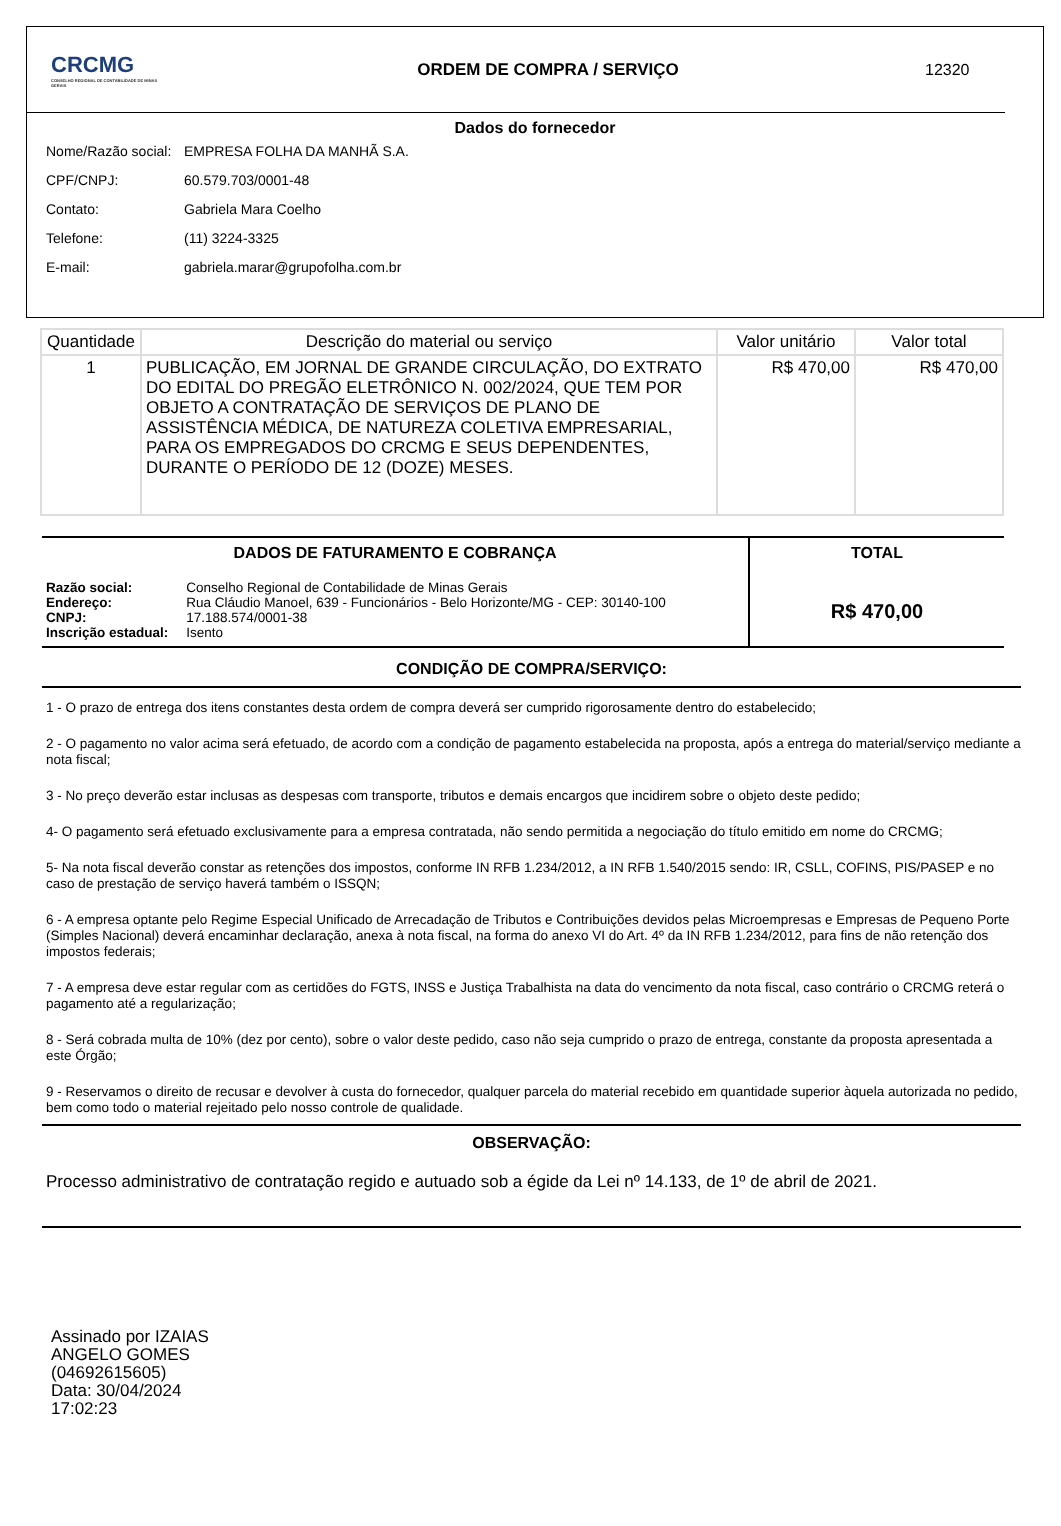CRCMG
CONSELHO REGIONAL DE CONTABILIDADE DE MINAS GERAIS
ORDEM DE COMPRA / SERVIÇO 12320
Dados do fornecedor
Nome/Razão social: EMPRESA FOLHA DA MANHÃ S.A.
CPF/CNPJ: 60.579.703/0001-48
Contato: Gabriela Mara Coelho
Telefone: (11) 3224-3325
E-mail: gabriela.marar@grupofolha.com.br
| Quantidade | Descrição do material ou serviço | Valor unitário | Valor total |
| --- | --- | --- | --- |
| 1 | PUBLICAÇÃO, EM JORNAL DE GRANDE CIRCULAÇÃO, DO EXTRATO DO EDITAL DO PREGÃO ELETRÔNICO N. 002/2024, QUE TEM POR OBJETO A CONTRATAÇÃO DE SERVIÇOS DE PLANO DE ASSISTÊNCIA MÉDICA, DE NATUREZA COLETIVA EMPRESARIAL, PARA OS EMPREGADOS DO CRCMG E SEUS DEPENDENTES, DURANTE O PERÍODO DE 12 (DOZE) MESES. | R$ 470,00 | R$ 470,00 |
DADOS DE FATURAMENTO E COBRANÇA
| Razão social: | Conselho Regional de Contabilidade de Minas Gerais |
| Endereço: | Rua Cláudio Manoel, 639 - Funcionários - Belo Horizonte/MG - CEP: 30140-100 |
| CNPJ: | 17.188.574/0001-38 |
| Inscrição estadual: | Isento |
TOTAL
R$ 470,00
CONDIÇÃO DE COMPRA/SERVIÇO:
1 - O prazo de entrega dos itens constantes desta ordem de compra deverá ser cumprido rigorosamente dentro do estabelecido;
2 - O pagamento no valor acima será efetuado, de acordo com a condição de pagamento estabelecida na proposta, após a entrega do material/serviço mediante a nota fiscal;
3 - No preço deverão estar inclusas as despesas com transporte, tributos e demais encargos que incidirem sobre o objeto deste pedido;
4- O pagamento será efetuado exclusivamente para a empresa contratada, não sendo permitida a negociação do título emitido em nome do CRCMG;
5- Na nota fiscal deverão constar as retenções dos impostos, conforme IN RFB 1.234/2012, a IN RFB 1.540/2015 sendo: IR, CSLL, COFINS, PIS/PASEP e no caso de prestação de serviço haverá também o ISSQN;
6 - A empresa optante pelo Regime Especial Unificado de Arrecadação de Tributos e Contribuições devidos pelas Microempresas e Empresas de Pequeno Porte (Simples Nacional) deverá encaminhar declaração, anexa à nota fiscal, na forma do anexo VI do Art. 4º da IN RFB 1.234/2012, para fins de não retenção dos impostos federais;
7 - A empresa deve estar regular com as certidões do FGTS, INSS e Justiça Trabalhista na data do vencimento da nota fiscal, caso contrário o CRCMG reterá o pagamento até a regularização;
8 - Será cobrada multa de 10% (dez por cento), sobre o valor deste pedido, caso não seja cumprido o prazo de entrega, constante da proposta apresentada a este Órgão;
9 - Reservamos o direito de recusar e devolver à custa do fornecedor, qualquer parcela do material recebido em quantidade superior àquela autorizada no pedido, bem como todo o material rejeitado pelo nosso controle de qualidade.
OBSERVAÇÃO:
Processo administrativo de contratação regido e autuado sob a égide da Lei nº 14.133, de 1º de abril de 2021.
Assinado por IZAIAS ANGELO GOMES (04692615605)
Data: 30/04/2024 17:02:23